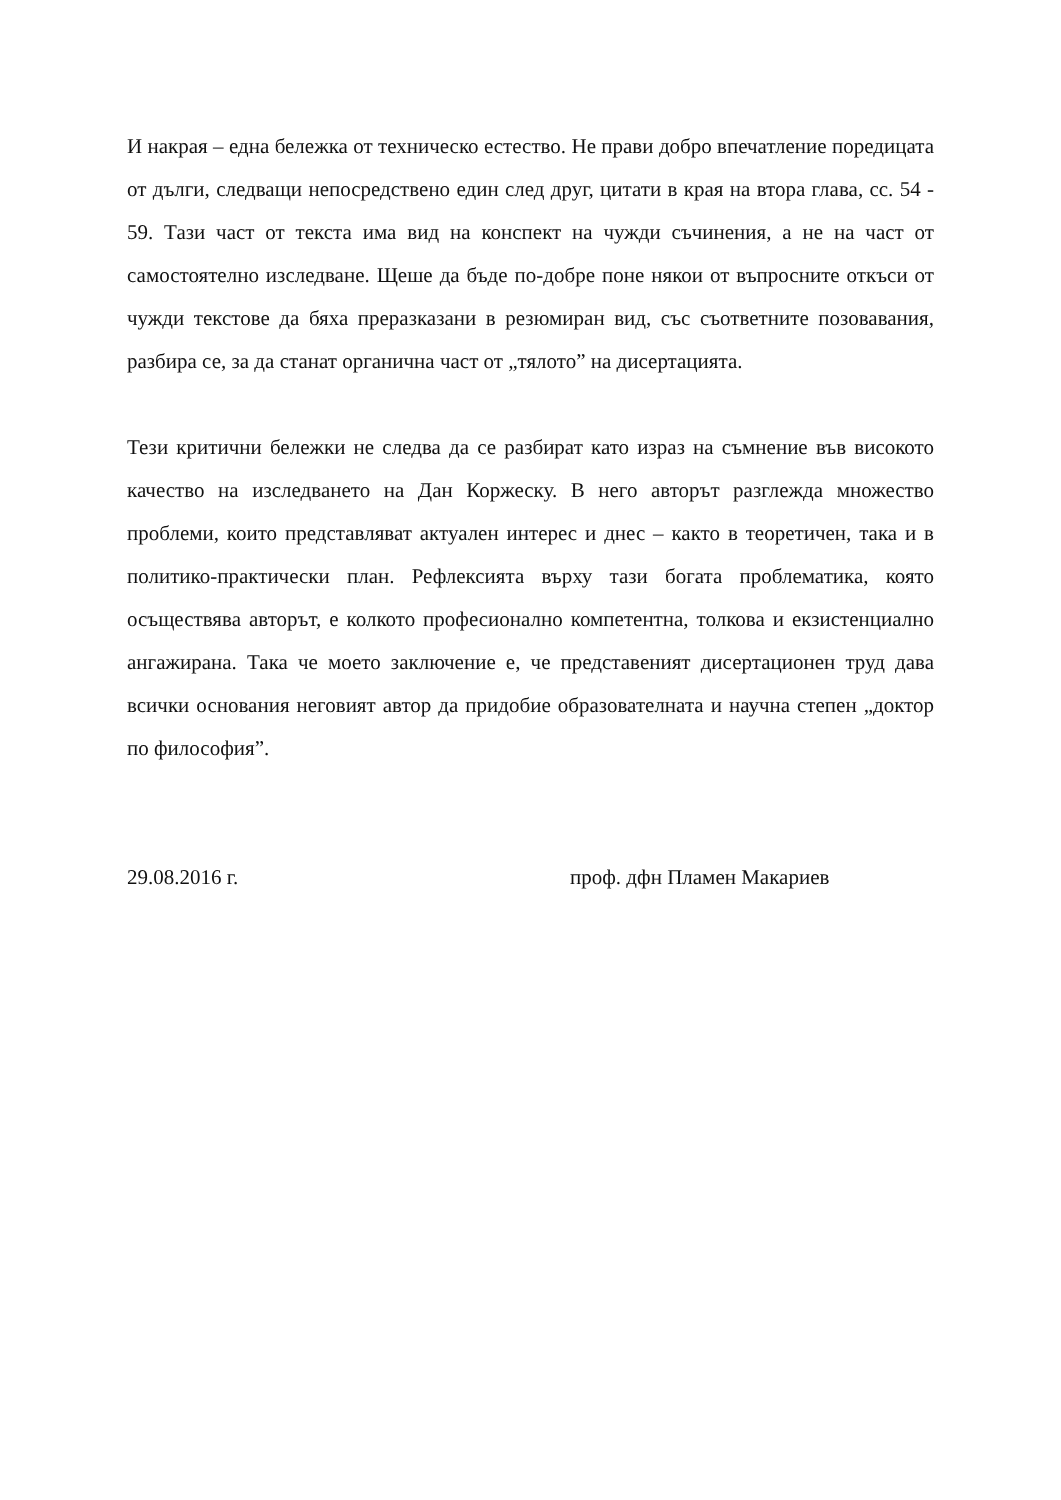И накрая – една бележка от техническо естество. Не прави добро впечатление поредицата от дълги, следващи непосредствено един след друг, цитати в края на втора глава, сс. 54 - 59. Тази част от текста има вид на конспект на чужди съчинения, а не на част от самостоятелно изследване. Щеше да бъде по-добре поне някои от въпросните откъси от чужди текстове да бяха преразказани в резюмиран вид, със съответните позовавания, разбира се, за да станат органична част от „тялото” на дисертацията.
Тези критични бележки не следва да се разбират като израз на съмнение във високото качество на изследването на Дан Коржеску. В него авторът разглежда множество проблеми, които представляват актуален интерес и днес – както в теоретичен, така и в политико-практически план. Рефлексията върху тази богата проблематика, която осъществява авторът, е колкото професионално компетентна, толкова и екзистенциално ангажирана. Така че моето заключение е, че представеният дисертационен труд дава всички основания неговият автор да придобие образователната и научна степен „доктор по философия”.
29.08.2016 г. проф. дфн Пламен Макариев